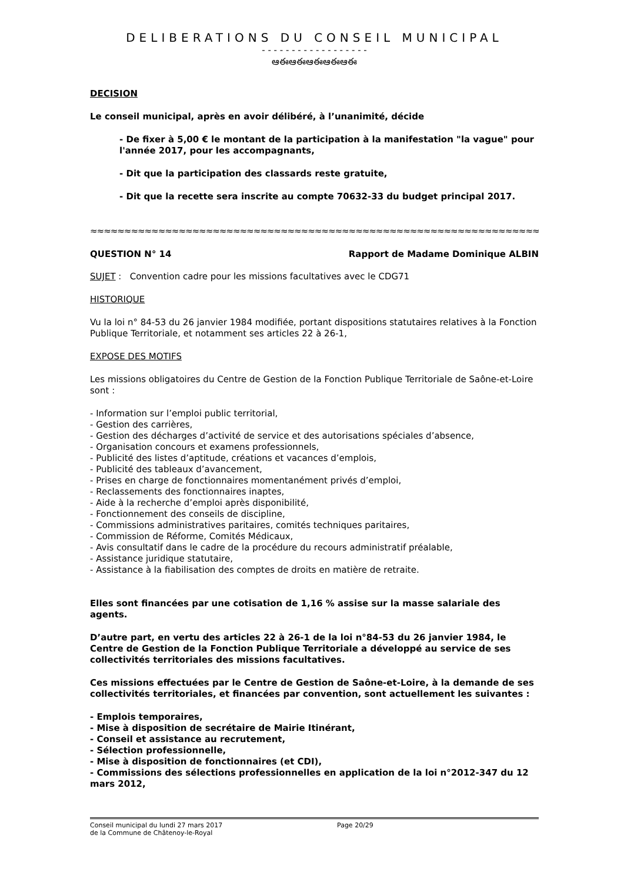DELIBERATIONS DU CONSEIL MUNICIPAL
- - - - - - - - - - - - - - - - - -
ఆఈఆఈఆఈఆఈఆఈ
DECISION
Le conseil municipal, après en avoir délibéré, à l’unanimité, décide
- De fixer à 5,00 € le montant de la participation à la manifestation "la vague" pour l'année 2017, pour les accompagnants,
- Dit que la participation des classards reste gratuite,
- Dit que la recette sera inscrite au compte 70632-33 du budget principal 2017.
≈≈≈≈≈≈≈≈≈≈≈≈≈≈≈≈≈≈≈≈≈≈≈≈≈≈≈≈≈≈≈≈≈≈≈≈≈≈≈≈≈≈≈≈≈≈≈≈≈≈≈≈≈≈≈≈≈≈≈≈≈≈≈≈≈≈≈≈≈≈≈≈≈≈≈≈≈≈
QUESTION N° 14 Rapport de Madame Dominique ALBIN
SUJET : Convention cadre pour les missions facultatives avec le CDG71
HISTORIQUE
Vu la loi n° 84-53 du 26 janvier 1984 modifiée, portant dispositions statutaires relatives à la Fonction Publique Territoriale, et notamment ses articles 22 à 26-1,
EXPOSE DES MOTIFS
Les missions obligatoires du Centre de Gestion de la Fonction Publique Territoriale de Saône-et-Loire sont :
- Information sur l’emploi public territorial,
- Gestion des carrières,
- Gestion des décharges d’activité de service et des autorisations spéciales d’absence,
- Organisation concours et examens professionnels,
- Publicité des listes d’aptitude, créations et vacances d’emplois,
- Publicité des tableaux d’avancement,
- Prises en charge de fonctionnaires momentanément privés d’emploi,
- Reclassements des fonctionnaires inaptes,
- Aide à la recherche d’emploi après disponibilité,
- Fonctionnement des conseils de discipline,
- Commissions administratives paritaires, comités techniques paritaires,
- Commission de Réforme, Comités Médicaux,
- Avis consultatif dans le cadre de la procédure du recours administratif préalable,
- Assistance juridique statutaire,
- Assistance à la fiabilisation des comptes de droits en matière de retraite.
Elles sont financées par une cotisation de 1,16 % assise sur la masse salariale des agents.
D’autre part, en vertu des articles 22 à 26-1 de la loi n°84-53 du 26 janvier 1984, le Centre de Gestion de la Fonction Publique Territoriale a développé au service de ses collectivités territoriales des missions facultatives.
Ces missions effectuées par le Centre de Gestion de Saône-et-Loire, à la demande de ses collectivités territoriales, et financées par convention, sont actuellement les suivantes :
- Emplois temporaires,
- Mise à disposition de secrétaire de Mairie Itinérant,
- Conseil et assistance au recrutement,
- Sélection professionnelle,
- Mise à disposition de fonctionnaires (et CDI),
- Commissions des sélections professionnelles en application de la loi n°2012-347 du 12 mars 2012,
Conseil municipal du lundi 27 mars 2017 Page 20/29
de la Commune de Châtenoy-le-Royal